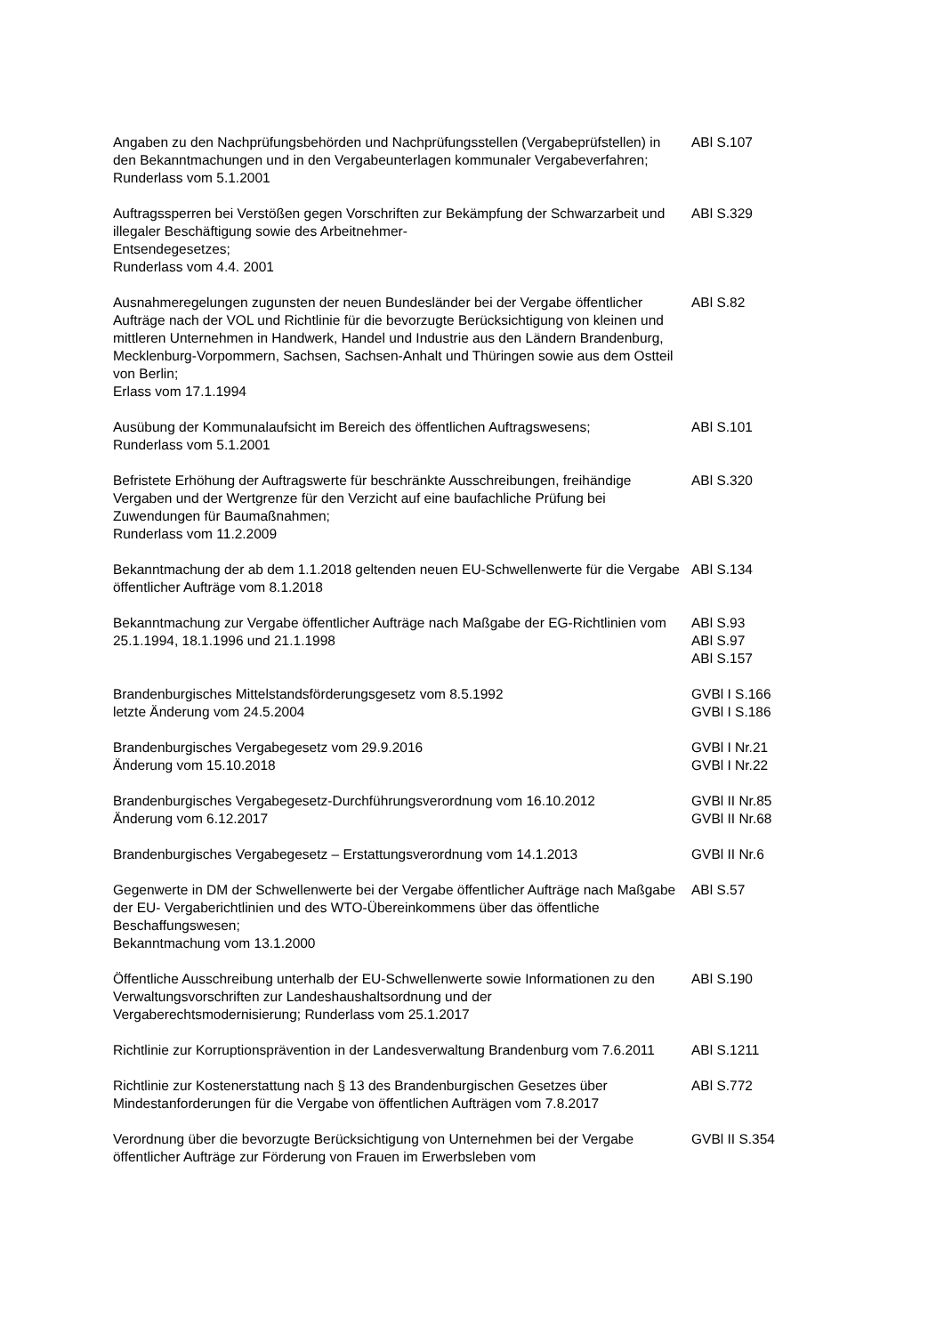| Angaben zu den Nachprüfungsbehörden und Nachprüfungsstellen (Vergabeprüfstellen) in den Bekanntmachungen und in den Vergabeunterlagen kommunaler Vergabeverfahren; Runderlass vom 5.1.2001 | ABl S.107 |
| Auftragssperren bei Verstößen gegen Vorschriften zur Bekämpfung der Schwarzarbeit und illegaler Beschäftigung sowie des Arbeitnehmer- Entsendegesetzes; Runderlass vom 4.4. 2001 | ABl S.329 |
| Ausnahmeregelungen zugunsten der neuen Bundesländer bei der Vergabe öffentlicher Aufträge nach der VOL und Richtlinie für die bevorzugte Berücksichtigung von kleinen und mittleren Unternehmen in Handwerk, Handel und Industrie aus den Ländern Brandenburg, Mecklenburg-Vorpommern, Sachsen, Sachsen-Anhalt und Thüringen sowie aus dem Ostteil von Berlin; Erlass vom 17.1.1994 | ABl S.82 |
| Ausübung der Kommunalaufsicht im Bereich des öffentlichen Auftragswesens; Runderlass vom 5.1.2001 | ABl S.101 |
| Befristete Erhöhung der Auftragswerte für beschränkte Ausschreibungen, freihändige Vergaben und der Wertgrenze für den Verzicht auf eine baufachliche Prüfung bei Zuwendungen für Baumaßnahmen; Runderlass vom 11.2.2009 | ABl S.320 |
| Bekanntmachung der ab dem 1.1.2018 geltenden neuen EU-Schwellenwerte für die Vergabe öffentlicher Aufträge vom 8.1.2018 | ABl S.134 |
| Bekanntmachung zur Vergabe öffentlicher Aufträge nach Maßgabe der EG-Richtlinien vom 25.1.1994, 18.1.1996 und 21.1.1998 | ABl S.93 ABl S.97 ABl S.157 |
| Brandenburgisches Mittelstandsförderungsgesetz vom 8.5.1992 letzte Änderung vom 24.5.2004 | GVBl I S.166 GVBl I S.186 |
| Brandenburgisches Vergabegesetz vom 29.9.2016 Änderung vom 15.10.2018 | GVBl I Nr.21 GVBl I Nr.22 |
| Brandenburgisches Vergabegesetz-Durchführungsverordnung vom 16.10.2012 Änderung vom 6.12.2017 | GVBl II Nr.85 GVBl II Nr.68 |
| Brandenburgisches Vergabegesetz – Erstattungsverordnung vom 14.1.2013 | GVBl II Nr.6 |
| Gegenwerte in DM der Schwellenwerte bei der Vergabe öffentlicher Aufträge nach Maßgabe der EU- Vergaberichtlinien und des WTO-Übereinkommens über das öffentliche Beschaffungswesen; Bekanntmachung vom 13.1.2000 | ABl S.57 |
| Öffentliche Ausschreibung unterhalb der EU-Schwellenwerte sowie Informationen zu den Verwaltungsvorschriften zur Landeshaushaltsordnung und der Vergaberechtsmodernisierung; Runderlass vom 25.1.2017 | ABl S.190 |
| Richtlinie zur Korruptionsprävention in der Landesverwaltung Brandenburg vom 7.6.2011 | ABl S.1211 |
| Richtlinie zur Kostenerstattung nach § 13 des Brandenburgischen Gesetzes über Mindestanforderungen für die Vergabe von öffentlichen Aufträgen vom 7.8.2017 | ABl S.772 |
| Verordnung über die bevorzugte Berücksichtigung von Unternehmen bei der Vergabe öffentlicher Aufträge zur Förderung von Frauen im Erwerbsleben vom | GVBl II S.354 |